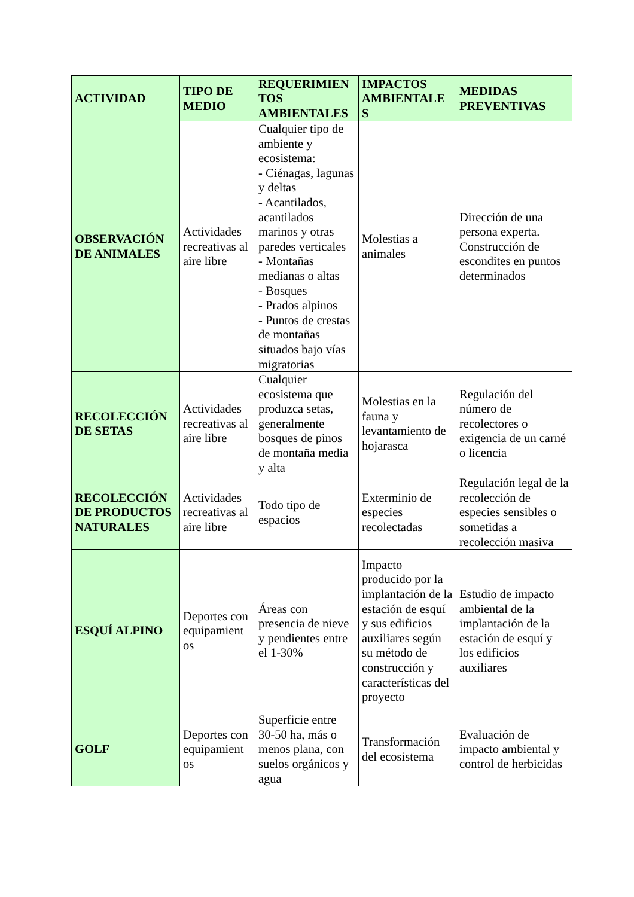| ACTIVIDAD | TIPO DE MEDIO | REQUERIMIEN TOS AMBIENTALES | IMPACTOS AMBIENTALE S | MEDIDAS PREVENTIVAS |
| --- | --- | --- | --- | --- |
| OBSERVACIÓN DE ANIMALES | Actividades recreativas al aire libre | Cualquier tipo de ambiente y ecosistema: - Ciénagas, lagunas y deltas - Acantilados, acantilados marinos y otras paredes verticales - Montañas medianas o altas - Bosques - Prados alpinos - Puntos de crestas de montañas situados bajo vías migratorias | Molestias a animales | Dirección de una persona experta. Construcción de escondites en puntos determinados |
| RECOLECCIÓN DE SETAS | Actividades recreativas al aire libre | Cualquier ecosistema que produzca setas, generalmente bosques de pinos de montaña media y alta | Molestias en la fauna y levantamiento de hojarasca | Regulación del número de recolectores o exigencia de un carné o licencia |
| RECOLECCIÓN DE PRODUCTOS NATURALES | Actividades recreativas al aire libre | Todo tipo de espacios | Exterminio de especies recolectadas | Regulación legal de la recolección de especies sensibles o sometidas a recolección masiva |
| ESQUÍ ALPINO | Deportes con equipamient os | Áreas con presencia de nieve y pendientes entre el 1-30% | Impacto producido por la implantación de la estación de esquí y sus edificios auxiliares según su método de construcción y características del proyecto | Estudio de impacto ambiental de la implantación de la estación de esquí y los edificios auxiliares |
| GOLF | Deportes con equipamient os | Superficie entre 30-50 ha, más o menos plana, con suelos orgánicos y agua | Transformación del ecosistema | Evaluación de impacto ambiental y control de herbicidas |